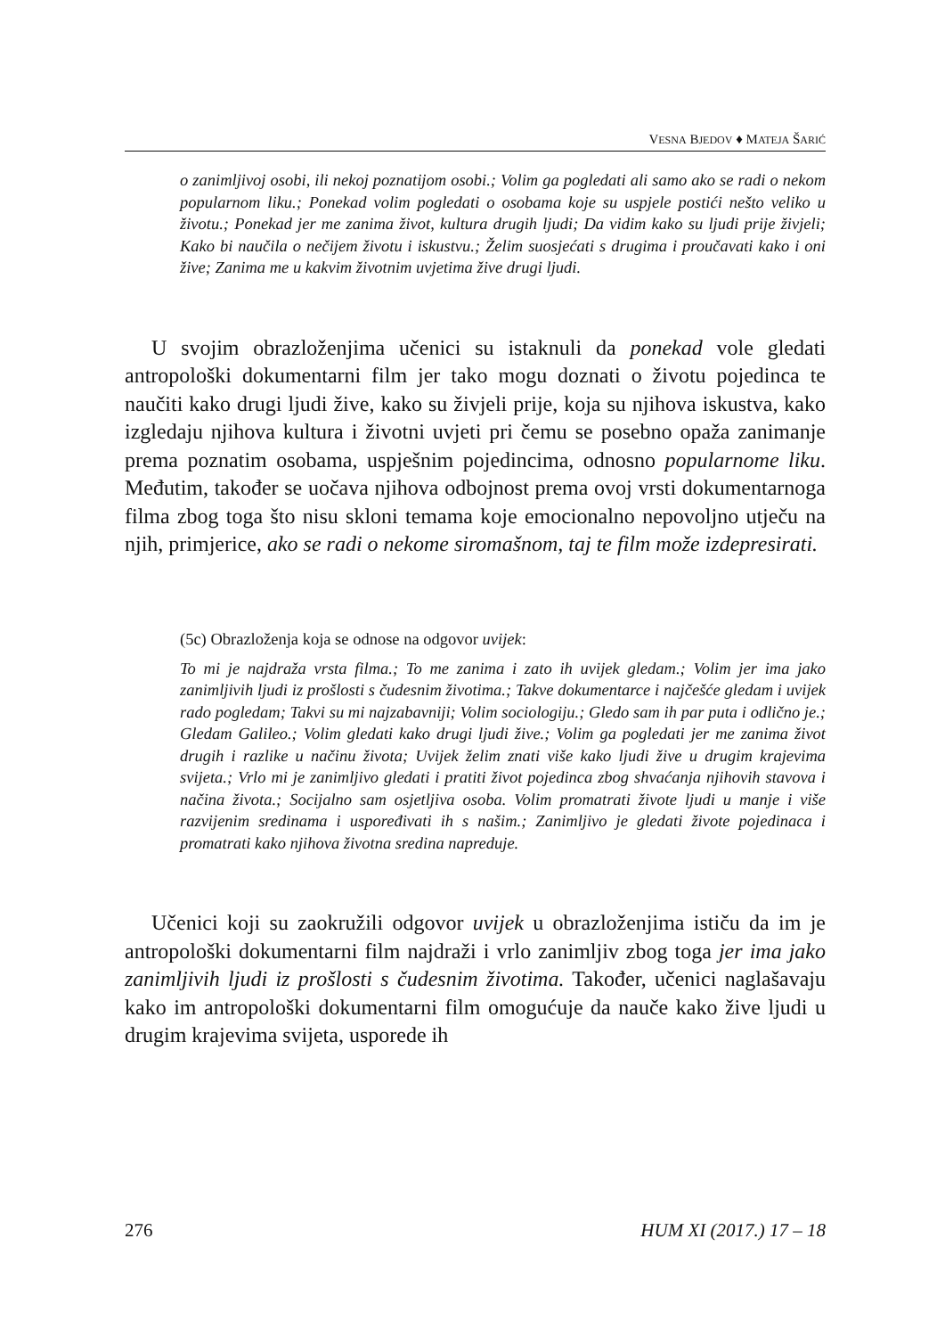VESNA BJEDOV ♦ MATEJA ŠARIĆ
o zanimljivoj osobi, ili nekoj poznatijom osobi.; Volim ga pogledati ali samo ako se radi o nekom popularnom liku.; Ponekad volim pogledati o osobama koje su uspjele postići nešto veliko u životu.; Ponekad jer me zanima život, kultura drugih ljudi; Da vidim kako su ljudi prije živjeli; Kako bi naučila o nečijem životu i iskustvu.; Želim suosjećati s drugima i proučavati kako i oni žive; Zanima me u kakvim životnim uvjetima žive drugi ljudi.
U svojim obrazloženjima učenici su istaknuli da ponekad vole gledati antropološki dokumentarni film jer tako mogu doznati o životu pojedinca te naučiti kako drugi ljudi žive, kako su živjeli prije, koja su njihova iskustva, kako izgledaju njihova kultura i životni uvjeti pri čemu se posebno opaža zanimanje prema poznatim osobama, uspješnim pojedincima, odnosno popularnome liku. Međutim, također se uočava njihova odbojnost prema ovoj vrsti dokumentarnoga filma zbog toga što nisu skloni temama koje emocionalno nepovoljno utječu na njih, primjerice, ako se radi o nekome siromašnom, taj te film može izdepresirati.
(5c) Obrazloženja koja se odnose na odgovor uvijek:
To mi je najdraža vrsta filma.; To me zanima i zato ih uvijek gledam.; Volim jer ima jako zanimljivih ljudi iz prošlosti s čudesnim životima.; Takve dokumentarce i najčešće gledam i uvijek rado pogledam; Takvi su mi najzabavniji; Volim sociologiju.; Gledo sam ih par puta i odlično je.; Gledam Galileo.; Volim gledati kako drugi ljudi žive.; Volim ga pogledati jer me zanima život drugih i razlike u načinu života; Uvijek želim znati više kako ljudi žive u drugim krajevima svijeta.; Vrlo mi je zanimljivo gledati i pratiti život pojedinca zbog shvaćanja njihovih stavova i načina života.; Socijalno sam osjetljiva osoba. Volim promatrati živote ljudi u manje i više razvijenim sredinama i uspoređivati ih s našim.; Zanimljivo je gledati živote pojedinaca i promatrati kako njihova životna sredina napreduje.
Učenici koji su zaokružili odgovor uvijek u obrazloženjima ističu da im je antropološki dokumentarni film najdraži i vrlo zanimljiv zbog toga jer ima jako zanimljivih ljudi iz prošlosti s čudesnim životima. Također, učenici naglašavaju kako im antropološki dokumentarni film omogućuje da nauče kako žive ljudi u drugim krajevima svijeta, usporede ih
276 HUM XI (2017.) 17 – 18